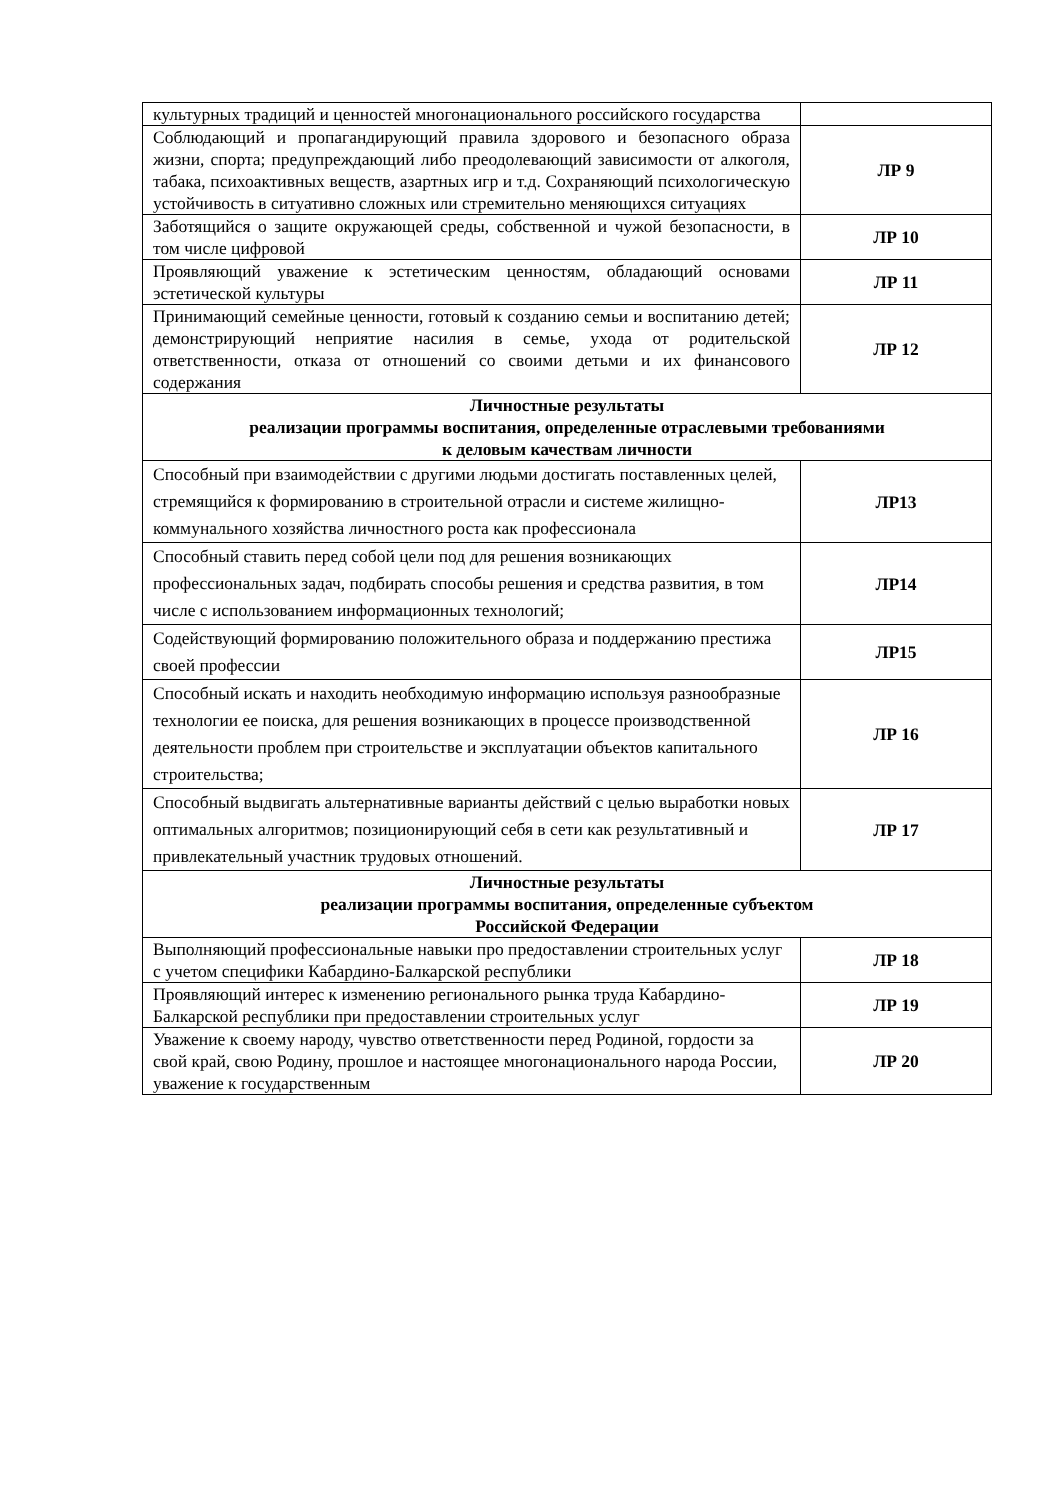| культурных традиций и ценностей многонационального российского государства | |
| Соблюдающий и пропагандирующий правила здорового и безопасного образа жизни, спорта; предупреждающий либо преодолевающий зависимости от алкоголя, табака, психоактивных веществ, азартных игр и т.д. Сохраняющий психологическую устойчивость в ситуативно сложных или стремительно меняющихся ситуациях | ЛР 9 |
| Заботящийся о защите окружающей среды, собственной и чужой безопасности, в том числе цифровой | ЛР 10 |
| Проявляющий уважение к эстетическим ценностям, обладающий основами эстетической культуры | ЛР 11 |
| Принимающий семейные ценности, готовый к созданию семьи и воспитанию детей; демонстрирующий неприятие насилия в семье, ухода от родительской ответственности, отказа от отношений со своими детьми и их финансового содержания | ЛР 12 |
| Личностные результаты реализации программы воспитания, определенные отраслевыми требованиями к деловым качествам личности | |
| Способный при взаимодействии с другими людьми достигать поставленных целей, стремящийся к формированию в строительной отрасли и системе жилищно-коммунального хозяйства личностного роста как профессионала | ЛР13 |
| Способный ставить перед собой цели под для решения возникающих профессиональных задач, подбирать способы решения и средства развития, в том числе с использованием информационных технологий; | ЛР14 |
| Содействующий формированию положительного образа и поддержанию престижа своей профессии | ЛР15 |
| Способный искать и находить необходимую информацию используя разнообразные технологии ее поиска, для решения возникающих в процессе производственной деятельности проблем при строительстве и эксплуатации объектов капитального строительства; | ЛР 16 |
| Способный выдвигать альтернативные варианты действий с целью выработки новых оптимальных алгоритмов; позиционирующий себя в сети как результативный и привлекательный участник трудовых отношений. | ЛР 17 |
| Личностные результаты реализации программы воспитания, определенные субъектом Российской Федерации | |
| Выполняющий профессиональные навыки про предоставлении строительных услуг с учетом специфики Кабардино-Балкарской республики | ЛР 18 |
| Проявляющий интерес к изменению регионального рынка труда Кабардино- Балкарской республики при предоставлении строительных услуг | ЛР 19 |
| Уважение к своему народу, чувство ответственности перед Родиной, гордости за свой край, свою Родину, прошлое и настоящее многонационального народа России, уважение к государственным | ЛР 20 |